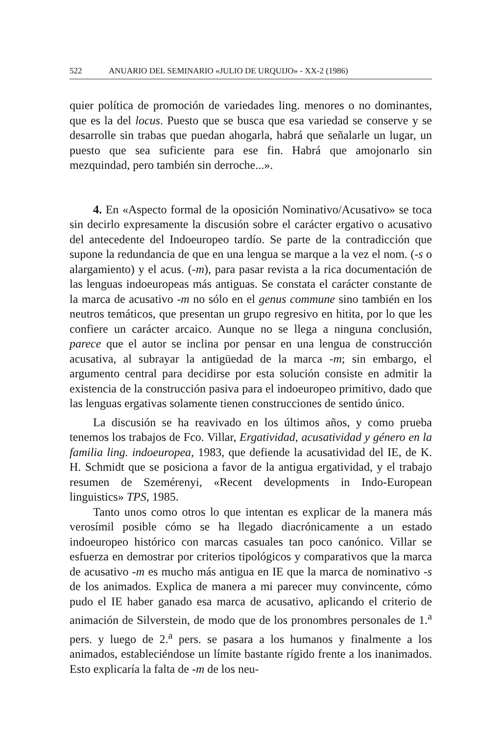522 ANUARIO DEL SEMINARIO «JULIO DE URQUIJO» - XX-2 (1986)
quier política de promoción de variedades ling. menores o no dominantes, que es la del locus. Puesto que se busca que esa variedad se conserve y se desarrolle sin trabas que puedan ahogarla, habrá que señalarle un lugar, un puesto que sea suficiente para ese fin. Habrá que amojonarlo sin mezquindad, pero también sin derroche...».
4. En «Aspecto formal de la oposición Nominativo/Acusativo» se toca sin decirlo expresamente la discusión sobre el carácter ergativo o acusativo del antecedente del Indoeuropeo tardío. Se parte de la contradicción que supone la redundancia de que en una lengua se marque a la vez el nom. (-s o alargamiento) y el acus. (-m), para pasar revista a la rica documentación de las lenguas indoeuropeas más antiguas. Se constata el carácter constante de la marca de acusativo -m no sólo en el genus commune sino también en los neutros temáticos, que presentan un grupo regresivo en hitita, por lo que les confiere un carácter arcaico. Aunque no se llega a ninguna conclusión, parece que el autor se inclina por pensar en una lengua de construcción acusativa, al subrayar la antigüedad de la marca -m; sin embargo, el argumento central para decidirse por esta solución consiste en admitir la existencia de la construcción pasiva para el indoeuropeo primitivo, dado que las lenguas ergativas solamente tienen construcciones de sentido único.
La discusión se ha reavivado en los últimos años, y como prueba tenemos los trabajos de Fco. Villar, Ergatividad, acusatividad y género en la familia ling. indoeuropea, 1983, que defiende la acusatividad del IE, de K. H. Schmidt que se posiciona a favor de la antigua ergatividad, y el trabajo resumen de Szemérenyi, «Recent developments in Indo-European linguistics» TPS, 1985.
Tanto unos como otros lo que intentan es explicar de la manera más verosímil posible cómo se ha llegado diacrónicamente a un estado indoeuropeo histórico con marcas casuales tan poco canónico. Villar se esfuerza en demostrar por criterios tipológicos y comparativos que la marca de acusativo -m es mucho más antigua en IE que la marca de nominativo -s de los animados. Explica de manera a mi parecer muy convincente, cómo pudo el IE haber ganado esa marca de acusativo, aplicando el criterio de animación de Silverstein, de modo que de los pronombres personales de 1.<sup>a</sup> pers. y luego de 2.<sup>a</sup> pers. se pasara a los humanos y finalmente a los animados, estableciéndose un límite bastante rígido frente a los inanimados. Esto explicaría la falta de -m de los neu-